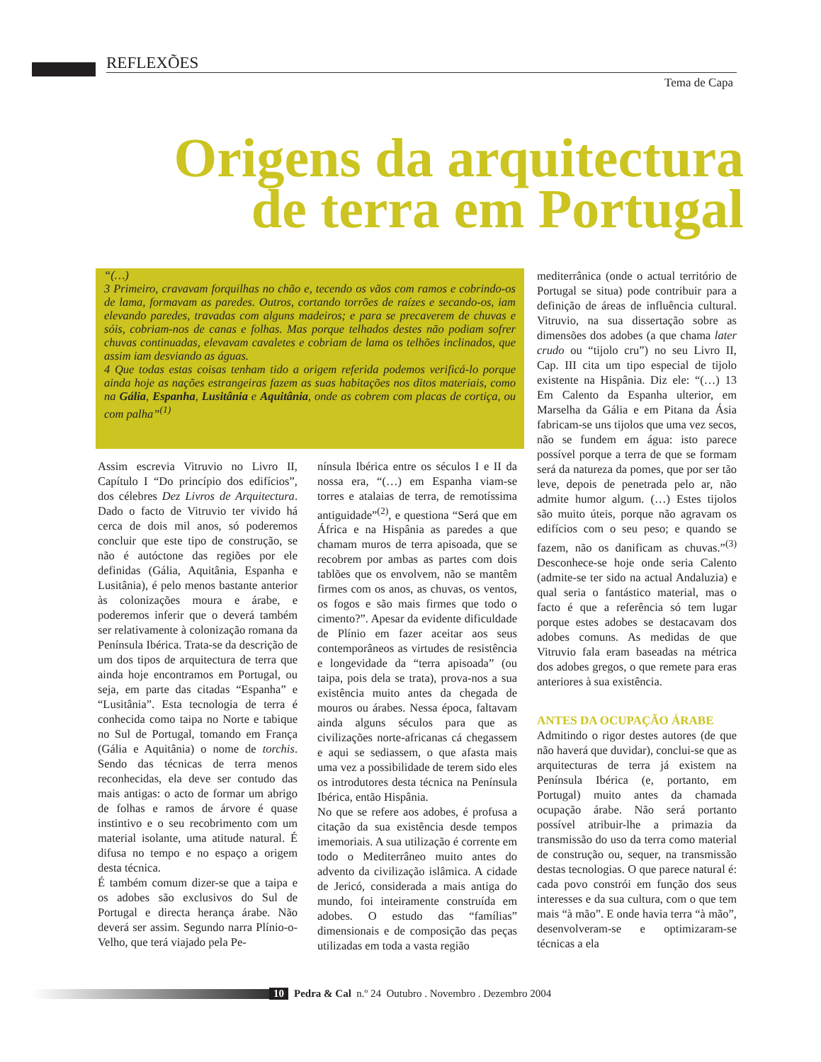REFLEXÕES
Tema de Capa
Origens da arquitectura
de terra em Portugal
“(…)
3 Primeiro, cravavam forquilhas no chão e, tecendo os vãos com ramos e cobrindo-os de lama, formavam as paredes. Outros, cortando torrões de raízes e secando-os, iam elevando paredes, travadas com alguns madeiros; e para se precaverem de chuvas e sóis, cobriam-nos de canas e folhas. Mas porque telhados destes não podiam sofrer chuvas continuadas, elevavam cavaletes e cobriam de lama os telhões inclinados, que assim iam desviando as águas.
4 Que todas estas coisas tenham tido a origem referida podemos verificá-lo porque ainda hoje as nações estrangeiras fazem as suas habitações nos ditos materiais, como na Gália, Espanha, Lusitânia e Aquitânia, onde as cobrem com placas de cortiça, ou com palha”<sup>(1)</sup>
Assim escrevia Vitruvio no Livro II, Capítulo I “Do princípio dos edifícios”, dos célebres Dez Livros de Arquitectura. Dado o facto de Vitruvio ter vivido há cerca de dois mil anos, só poderemos concluir que este tipo de construção, se não é autóctone das regiões por ele definidas (Gália, Aquitânia, Espanha e Lusitânia), é pelo menos bastante anterior às colonizações moura e árabe, e poderemos inferir que o deverá também ser relativamente à colonização romana da Península Ibérica. Trata-se da descrição de um dos tipos de arquitectura de terra que ainda hoje encontramos em Portugal, ou seja, em parte das citadas “Espanha” e “Lusitânia”. Esta tecnologia de terra é conhecida como taipa no Norte e tabique no Sul de Portugal, tomando em França (Gália e Aquitânia) o nome de torchis. Sendo das técnicas de terra menos reconhecidas, ela deve ser contudo das mais antigas: o acto de formar um abrigo de folhas e ramos de árvore é quase instintivo e o seu recobrimento com um material isolante, uma atitude natural. É difusa no tempo e no espaço a origem desta técnica.
É também comum dizer-se que a taipa e os adobes são exclusivos do Sul de Portugal e directa herança árabe. Não deverá ser assim. Segundo narra Plínio-o-Velho, que terá viajado pela Pe-
nínsula Ibérica entre os séculos I e II da nossa era, “(…) em Espanha viam-se torres e atalaias de terra, de remotíssima antiguidade”<sup>(2)</sup>, e questiona “Será que em África e na Hispânia as paredes a que chamam muros de terra apisoada, que se recobrem por ambas as partes com dois tablões que os envolvem, não se mantêm firmes com os anos, as chuvas, os ventos, os fogos e são mais firmes que todo o cimento?”. Apesar da evidente dificuldade de Plínio em fazer aceitar aos seus contemporâneos as virtudes de resistência e longevidade da “terra apisoada” (ou taipa, pois dela se trata), prova-nos a sua existência muito antes da chegada de mouros ou árabes. Nessa época, faltavam ainda alguns séculos para que as civilizações norte-africanas cá chegassem e aqui se sediassem, o que afasta mais uma vez a possibilidade de terem sido eles os introdutores desta técnica na Península Ibérica, então Hispânia.
No que se refere aos adobes, é profusa a citação da sua existência desde tempos imemoriais. A sua utilização é corrente em todo o Mediterrâneo muito antes do advento da civilização islâmica. A cidade de Jericó, considerada a mais antiga do mundo, foi inteiramente construída em adobes. O estudo das “famílias” dimensionais e de composição das peças utilizadas em toda a vasta região
mediterrânica (onde o actual território de Portugal se situa) pode contribuir para a definição de áreas de influência cultural. Vitruvio, na sua dissertação sobre as dimensões dos adobes (a que chama later crudo ou “tijolo cru”) no seu Livro II, Cap. III cita um tipo especial de tijolo existente na Hispânia. Diz ele: “(…) 13 Em Calento da Espanha ulterior, em Marselha da Gália e em Pitana da Ásia fabricam-se uns tijolos que uma vez secos, não se fundem em água: isto parece possível porque a terra de que se formam será da natureza da pomes, que por ser tão leve, depois de penetrada pelo ar, não admite humor algum. (…) Estes tijolos são muito úteis, porque não agravam os edifícios com o seu peso; e quando se fazem, não os danificam as chuvas.”<sup>(3)</sup> Desconhece-se hoje onde seria Calento (admite-se ter sido na actual Andaluzia) e qual seria o fantástico material, mas o facto é que a referência só tem lugar porque estes adobes se destacavam dos adobes comuns. As medidas de que Vitruvio fala eram baseadas na métrica dos adobes gregos, o que remete para eras anteriores à sua existência.
ANTES DA OCUPAÇÃO ÁRABE
Admitindo o rigor destes autores (de que não haverá que duvidar), conclui-se que as arquitecturas de terra já existem na Península Ibérica (e, portanto, em Portugal) muito antes da chamada ocupação árabe. Não será portanto possível atribuir-lhe a primazia da transmissão do uso da terra como material de construção ou, sequer, na transmissão destas tecnologias. O que parece natural é: cada povo constrói em função dos seus interesses e da sua cultura, com o que tem mais “à mão”. E onde havia terra “à mão”, desenvolveram-se e optimizaram-se técnicas a ela
10 Pedra & Cal n.º 24 Outubro . Novembro . Dezembro 2004